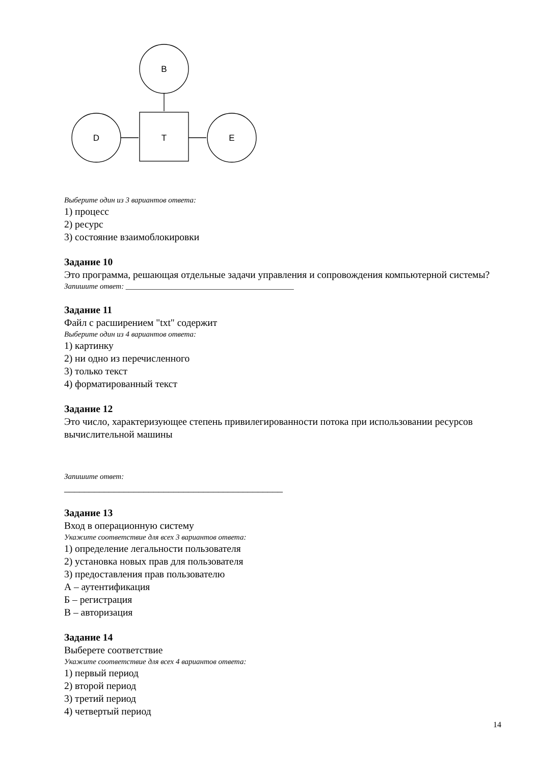B
T
D
E
Выберите один из 3 вариантов ответа:
1) процесс
2) ресурс
3) состояние взаимоблокировки
Задание 10
Это программа, решающая отдельные задачи управления и сопровождения компьютерной системы?
Запишите ответ: ____________________________________________
Задание 11
Файл с расширением "txt" содержит
Выберите один из 4 вариантов ответа:
1) картинку
2) ни одно из перечисленного
3) только текст
4) форматированный текст
Задание 12
Это число, характеризующее степень привилегированности потока при использовании ресурсов вычислительной машины
Запишите ответ:
____________________________________________
Задание 13
Вход в операционную систему
Укажите соответствие для всех 3 вариантов ответа:
1) определение легальности пользователя
2) установка новых прав для пользователя
3) предоставления прав пользователю
А – аутентификация
Б – регистрация
В – авторизация
Задание 14
Выберете соответствие
Укажите соответствие для всех 4 вариантов ответа:
1) первый период
2) второй период
3) третий период
4) четвертый период
14